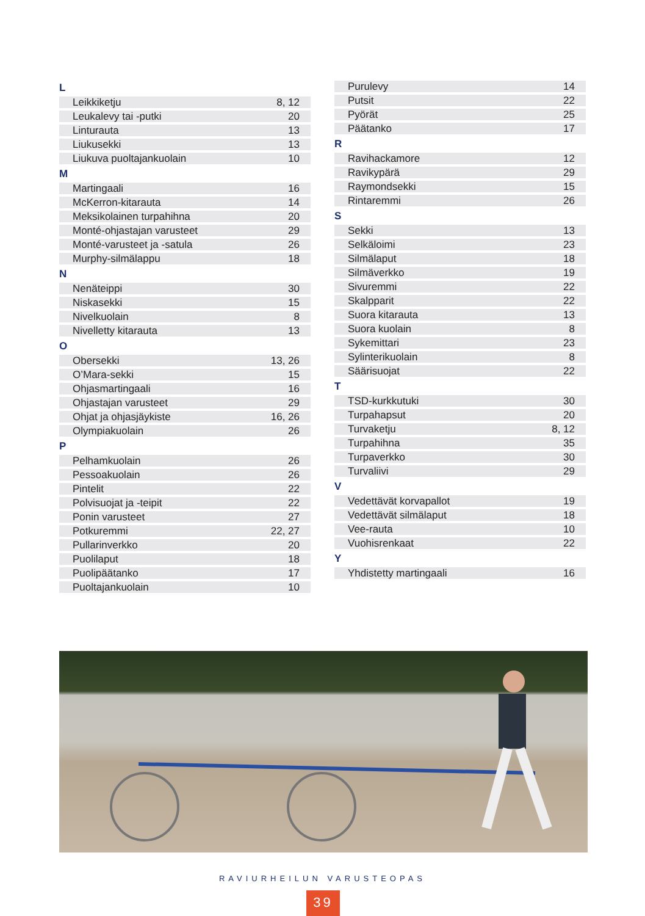| L | |
| --- | --- |
| Leikkiketju | 8, 12 |
| Leukalevy tai -putki | 20 |
| Linturauta | 13 |
| Liukusekki | 13 |
| Liukuva puoltajankuolain | 10 |
| M | |
| Martingaali | 16 |
| McKerron-kitarauta | 14 |
| Meksikolainen turpahihna | 20 |
| Monté-ohjastajan varusteet | 29 |
| Monté-varusteet ja -satula | 26 |
| Murphy-silmälappu | 18 |
| N | |
| Nenäteippi | 30 |
| Niskasekki | 15 |
| Nivelkuolain | 8 |
| Nivelletty kitarauta | 13 |
| O | |
| Obersekki | 13, 26 |
| O’Mara-sekki | 15 |
| Ohjasmartingaali | 16 |
| Ohjastajan varusteet | 29 |
| Ohjat ja ohjasjäykiste | 16, 26 |
| Olympiakuolain | 26 |
| P | |
| Pelhamkuolain | 26 |
| Pessoakuolain | 26 |
| Pintelit | 22 |
| Polvisuojat ja -teipit | 22 |
| Ponin varusteet | 27 |
| Potkuremmi | 22, 27 |
| Pullarinverkko | 20 |
| Puolilaput | 18 |
| Puolipäätanko | 17 |
| Puoltajankuolain | 10 |
| Purulevy | 14 |
| Putsit | 22 |
| Pyörät | 25 |
| Päätanko | 17 |
| R | |
| Ravihackamore | 12 |
| Ravikypärä | 29 |
| Raymondsekki | 15 |
| Rintaremmi | 26 |
| S | |
| Sekki | 13 |
| Selkäloimi | 23 |
| Silmälaput | 18 |
| Silmäverkko | 19 |
| Sivuremmi | 22 |
| Skalpparit | 22 |
| Suora kitarauta | 13 |
| Suora kuolain | 8 |
| Sykemittari | 23 |
| Sylinterikuolain | 8 |
| Säärisuojat | 22 |
| T | |
| TSD-kurkkutuki | 30 |
| Turpahapsut | 20 |
| Turvaketju | 8, 12 |
| Turpahihna | 35 |
| Turpaverkko | 30 |
| Turvaliivi | 29 |
| V | |
| Vedettävät korvapallot | 19 |
| Vedettävät silmälaput | 18 |
| Vee-rauta | 10 |
| Vuohisrenkaat | 22 |
| Y | |
| Yhdistetty martingaali | 16 |
RAVIURHEILUN VARUSTEOPAS
39